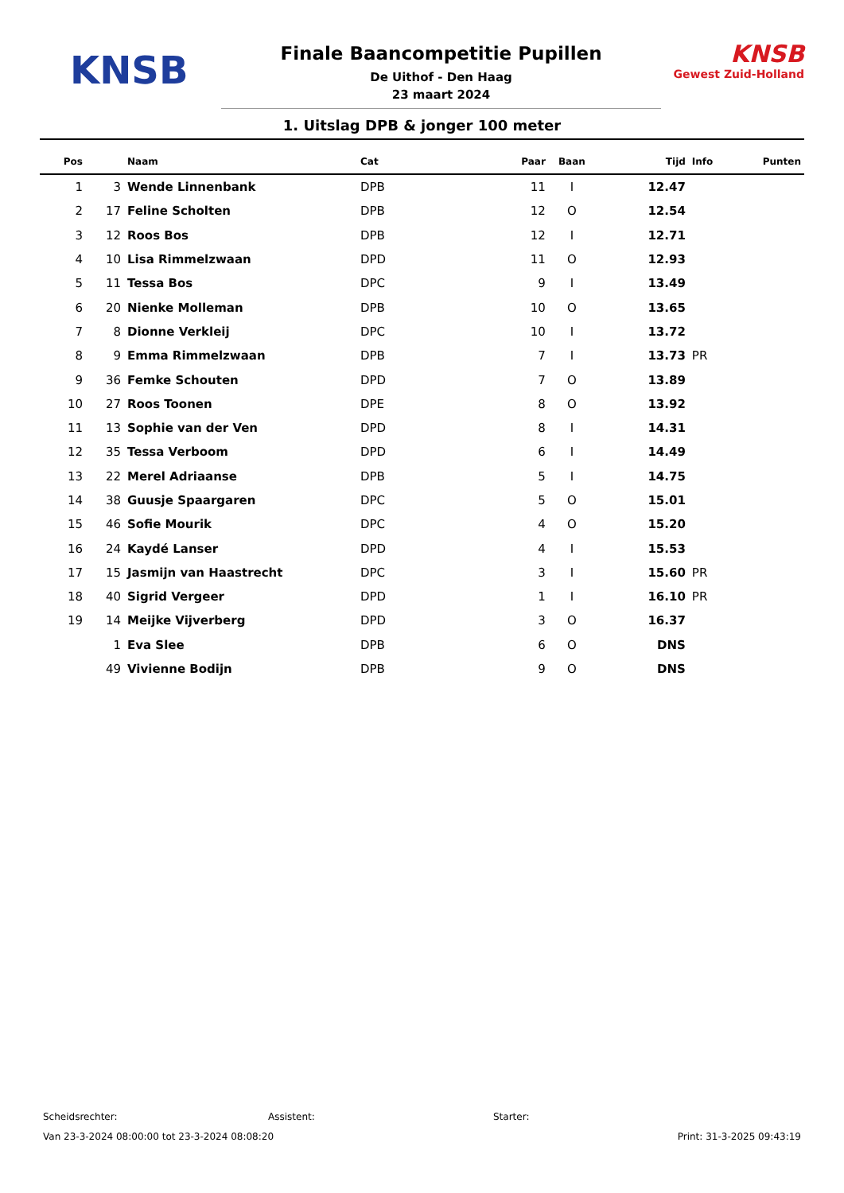KNSB
Finale Baancompetitie Pupillen
De Uithof - Den Haag
23 maart 2024
KNSB
Gewest Zuid-Holland
1. Uitslag DPB & jonger 100 meter
| Pos | | Naam | Cat | Paar | Baan | Tijd | Info | Punten |
| --- | --- | --- | --- | --- | --- | --- | --- | --- |
| 1 | 3 | Wende Linnenbank | DPB | 11 | I | 12.47 | | |
| 2 | 17 | Feline Scholten | DPB | 12 | O | 12.54 | | |
| 3 | 12 | Roos Bos | DPB | 12 | I | 12.71 | | |
| 4 | 10 | Lisa Rimmelzwaan | DPD | 11 | O | 12.93 | | |
| 5 | 11 | Tessa Bos | DPC | 9 | I | 13.49 | | |
| 6 | 20 | Nienke Molleman | DPB | 10 | O | 13.65 | | |
| 7 | 8 | Dionne Verkleij | DPC | 10 | I | 13.72 | | |
| 8 | 9 | Emma Rimmelzwaan | DPB | 7 | I | 13.73 | PR | |
| 9 | 36 | Femke Schouten | DPD | 7 | O | 13.89 | | |
| 10 | 27 | Roos Toonen | DPE | 8 | O | 13.92 | | |
| 11 | 13 | Sophie van der Ven | DPD | 8 | I | 14.31 | | |
| 12 | 35 | Tessa Verboom | DPD | 6 | I | 14.49 | | |
| 13 | 22 | Merel Adriaanse | DPB | 5 | I | 14.75 | | |
| 14 | 38 | Guusje Spaargaren | DPC | 5 | O | 15.01 | | |
| 15 | 46 | Sofie Mourik | DPC | 4 | O | 15.20 | | |
| 16 | 24 | Kaydé Lanser | DPD | 4 | I | 15.53 | | |
| 17 | 15 | Jasmijn van Haastrecht | DPC | 3 | I | 15.60 | PR | |
| 18 | 40 | Sigrid Vergeer | DPD | 1 | I | 16.10 | PR | |
| 19 | 14 | Meijke Vijverberg | DPD | 3 | O | 16.37 | | |
| | 1 | Eva Slee | DPB | 6 | O | DNS | | |
| | 49 | Vivienne Bodijn | DPB | 9 | O | DNS | | |
Scheidsrechter: Assistent: Starter:
Van 23-3-2024 08:00:00 tot 23-3-2024 08:08:20 Print: 31-3-2025 09:43:19